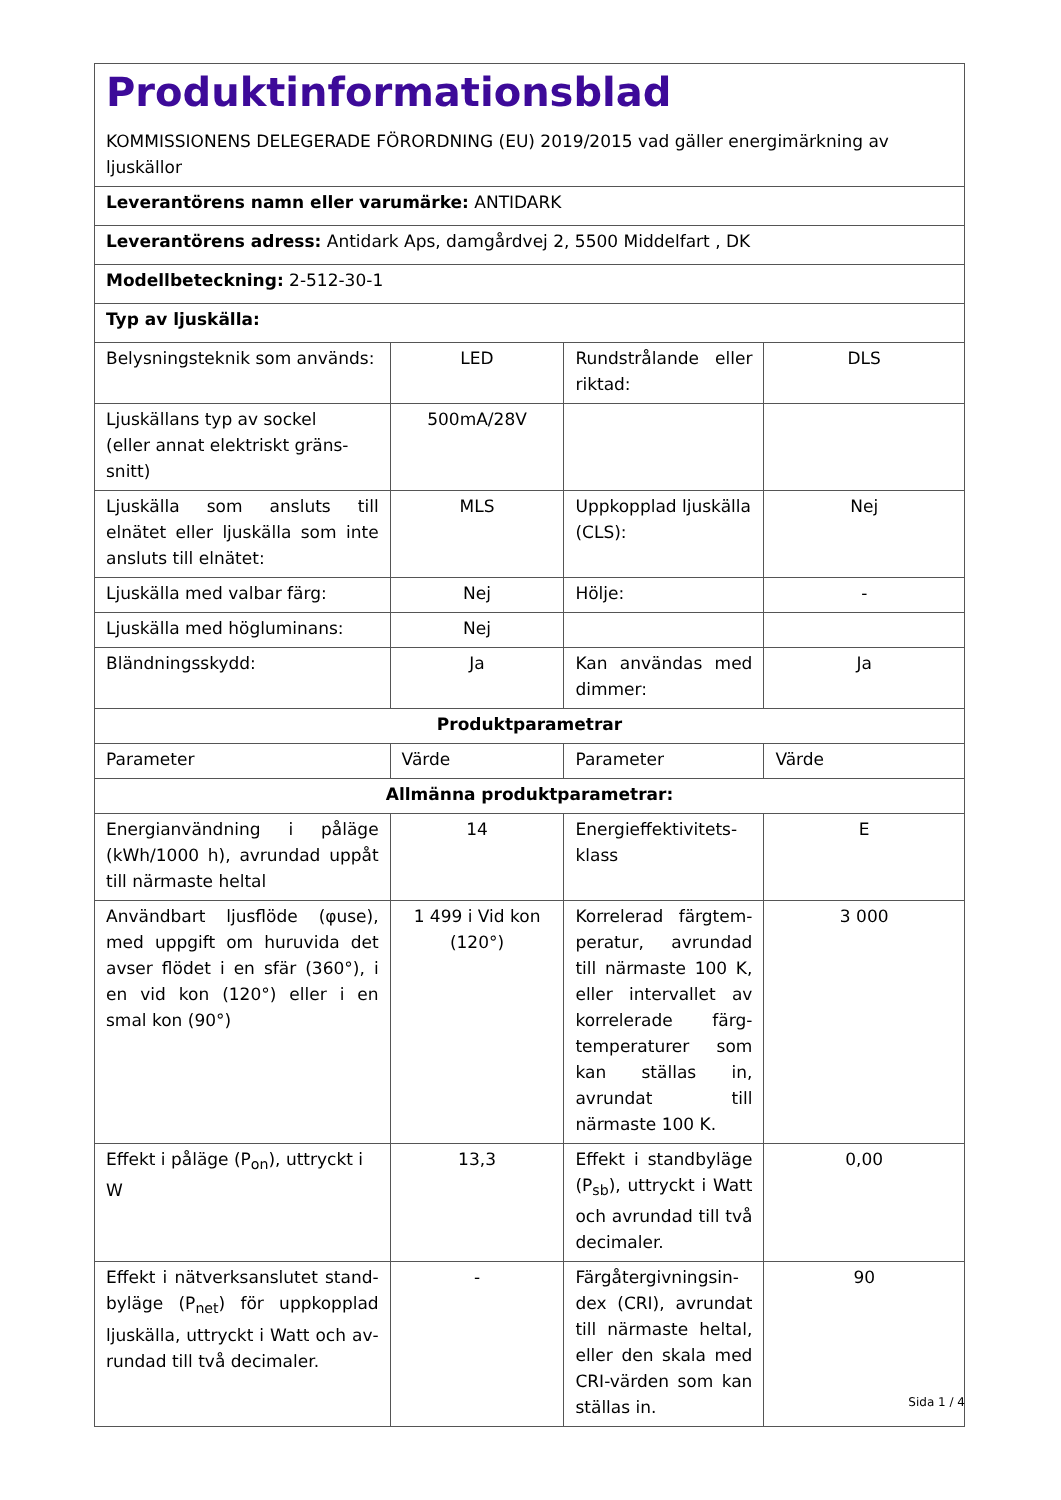| Produktinformationsblad KOMMISSIONENS DELEGERADE FÖRORDNING (EU) 2019/2015 vad gäller energimärkning av ljuskällor | | | |
| Leverantörens namn eller varumärke: ANTIDARK | | | |
| Leverantörens adress: Antidark Aps, damgårdvej 2, 5500 Middelfart , DK | | | |
| Modellbeteckning: 2-512-30-1 | | | |
| Typ av ljuskälla: | | | |
| Belysningsteknik som används: | LED | Rundstrålande eller riktad: | DLS |
| Ljuskällans typ av sockel (eller annat elektriskt gräns­snitt) | 500mA/28V | | |
| Ljuskälla som ansluts till elnätet eller ljuskälla som inte ansluts till elnätet: | MLS | Uppkopplad ljuskäl­la (CLS): | Nej |
| Ljuskälla med valbar färg: | Nej | Hölje: | - |
| Ljuskälla med högluminans: | Nej | | |
| Bländningsskydd: | Ja | Kan användas med dimmer: | Ja |
| Produktparametrar | | | |
| Parameter | Värde | Parameter | Värde |
| Allmänna produktparametrar: | | | |
| Energianvändning i påläge (kWh/1000 h), avrundad uppåt till närmaste heltal | 14 | Energieffektivitets­klass | E |
| Användbart ljusflöde (φuse), med uppgift om huruvida det avser flödet i en sfär (360°), i en vid kon (120°) eller i en smal kon (90°) | 1 499 i Vid kon (120°) | Korrelerad färgtem­peratur, avrundad till närmaste 100 K, eller intervallet av korrelerade färg­temperaturer som kan ställas in, avrun­dat till närmaste 100 K. | 3 000 |
| Effekt i påläge (P<sub>on</sub>), uttryckt i W | 13,3 | Effekt i standbyläge (P<sub>sb</sub>), uttryckt i Watt och avrundad till två decimaler. | 0,00 |
| Effekt i nätverksanslutet stand­byläge (P<sub>net</sub>) för uppkopplad ljuskälla, uttryckt i Watt och av­rundad till två decimaler. | - | Färgåtergivningsin­dex (CRI), avrundat till närmaste heltal, eller den skala med CRI-värden som kan ställas in. | 90 |
Sida 1 / 4